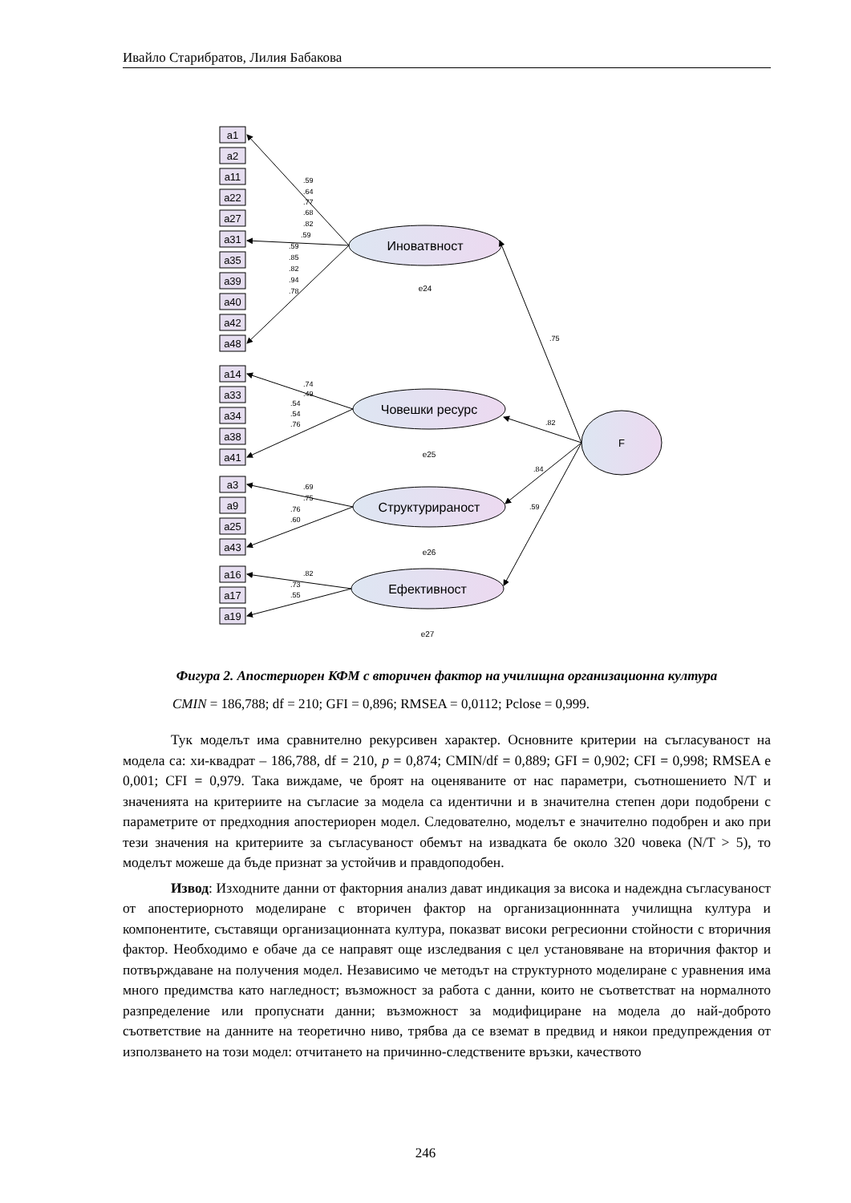Ивайло Старибратов, Лилия Бабакова
a1
a2
a11
a22
a27
a31
a35
a39
a40
a42
a48
a14
a33
a34
a38
a41
a3
a9
a25
a43
a16
a17
a19
Иноватвност
Човешки ресурс
Структурираност
Ефективност
F
e24
e25
e26
e27
.59
.64
.77
.68
.82
.59
.59
.85
.82
.94
.78
.74
.49
.54
.54
.76
.69
.75
.76
.60
.82
.73
.55
.75
.82
.84
.59
Фигура 2. Апостериорен КФМ с вторичен фактор на училищна организационна култура
CMIN = 186,788; df = 210; GFI = 0,896; RMSEA = 0,0112; Pclose = 0,999.
Тук моделът има сравнително рекурсивен характер. Основните критерии на съгласуваност на модела са: хи-квадрат – 186,788, df = 210, p = 0,874; CMIN/df = 0,889; GFI = 0,902; CFI = 0,998; RMSEA е 0,001; CFI = 0,979. Така виждаме, че броят на оценяваните от нас параметри, съотношението N/T и значенията на критериите на съгласие за модела са идентични и в значителна степен дори подобрени с параметрите от предходния апостериорен модел. Следователно, моделът е значително подобрен и ако при тези значения на критериите за съгласуваност обемът на извадката бе около 320 човека (N/T > 5), то моделът можеше да бъде признат за устойчив и правдоподобен.
Извод: Изходните данни от факторния анализ дават индикация за висока и надеждна съгласуваност от апостериорното моделиране с вторичен фактор на организационнната училищна култура и компонентите, съставящи организационната култура, показват високи регресионни стойности с вторичния фактор. Необходимо е обаче да се направят още изследвания с цел установяване на вторичния фактор и потвърждаване на получения модел. Независимо че методът на структурното моделиране с уравнения има много предимства като нагледност; възможност за работа с данни, които не съответстват на нормалното разпределение или пропуснати данни; възможност за модифициране на модела до най-доброто съответствие на данните на теоретично ниво, трябва да се вземат в предвид и някои предупреждения от използването на този модел: отчитането на причинно-следствените връзки, качеството
246